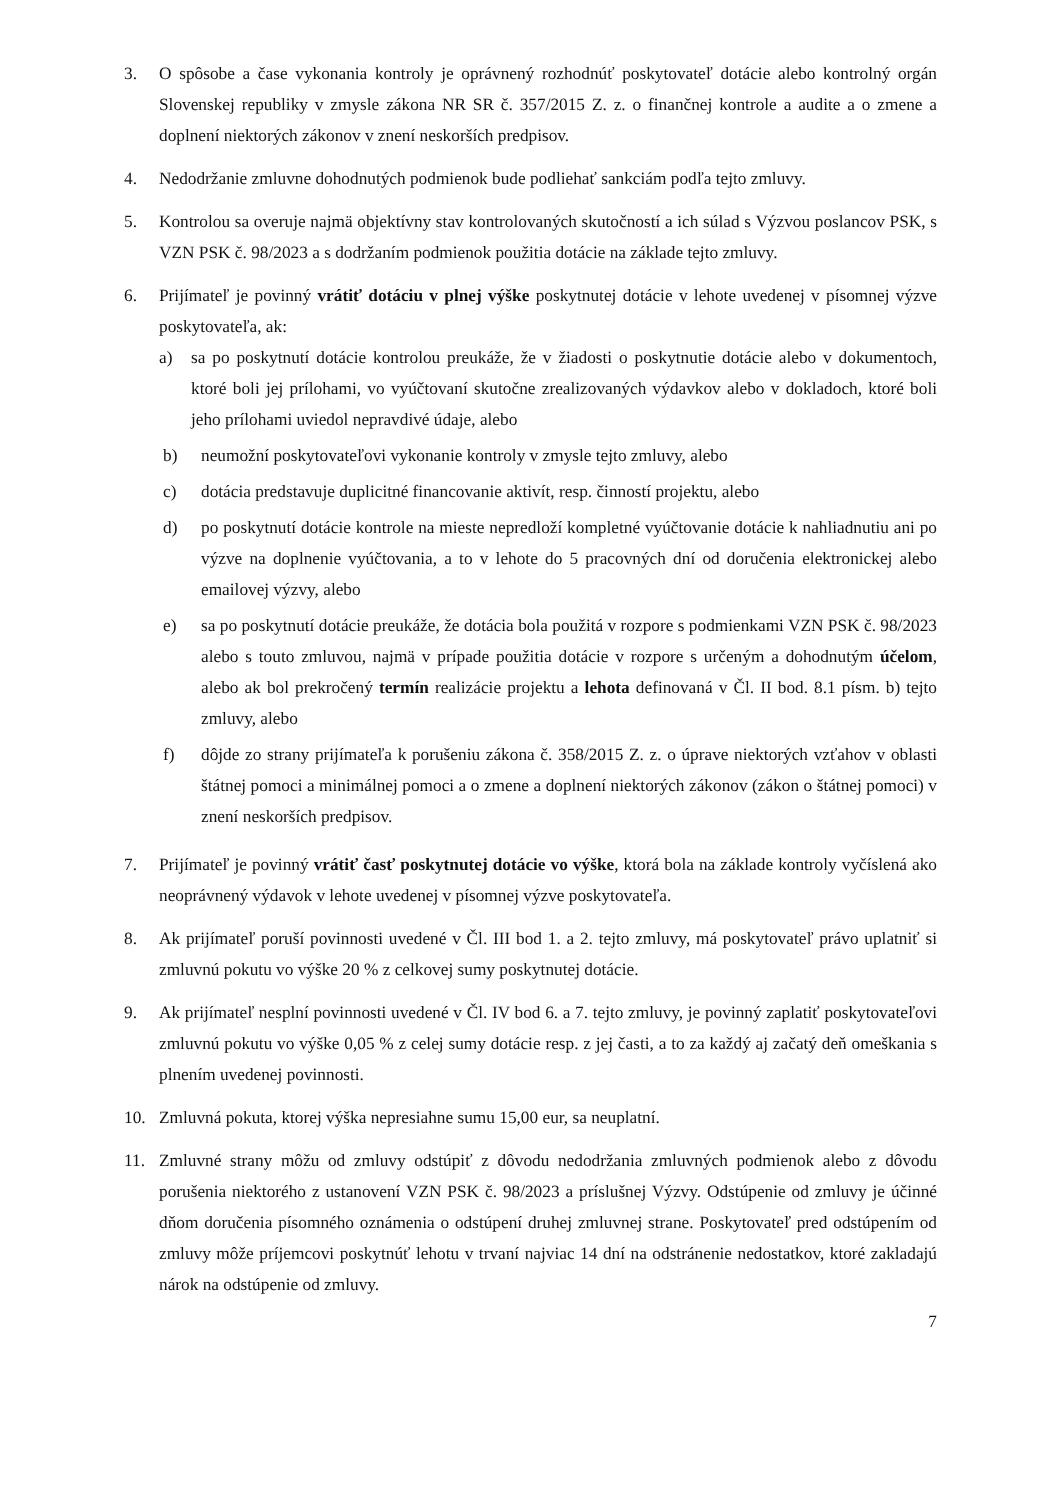3. O spôsobe a čase vykonania kontroly je oprávnený rozhodnúť poskytovateľ dotácie alebo kontrolný orgán Slovenskej republiky v zmysle zákona NR SR č. 357/2015 Z. z. o finančnej kontrole a audite a o zmene a doplnení niektorých zákonov v znení neskorších predpisov.
4. Nedodržanie zmluvne dohodnutých podmienok bude podliehať sankciám podľa tejto zmluvy.
5. Kontrolou sa overuje najmä objektívny stav kontrolovaných skutočností a ich súlad s Výzvou poslancov PSK, s VZN PSK č. 98/2023 a s dodržaním podmienok použitia dotácie na základe tejto zmluvy.
6. Prijímateľ je povinný vrátiť dotáciu v plnej výške poskytnutej dotácie v lehote uvedenej v písomnej výzve poskytovateľa, ak:
a) sa po poskytnutí dotácie kontrolou preukáže, že v žiadosti o poskytnutie dotácie alebo v dokumentoch, ktoré boli jej prílohami, vo vyúčtovaní skutočne zrealizovaných výdavkov alebo v dokladoch, ktoré boli jeho prílohami uviedol nepravdivé údaje, alebo
b) neumožní poskytovateľovi vykonanie kontroly v zmysle tejto zmluvy, alebo
c) dotácia predstavuje duplicitné financovanie aktivít, resp. činností projektu, alebo
d) po poskytnutí dotácie kontrole na mieste nepredloží kompletné vyúčtovanie dotácie k nahliadnutiu ani po výzve na doplnenie vyúčtovania, a to v lehote do 5 pracovných dní od doručenia elektronickej alebo emailovej výzvy, alebo
e) sa po poskytnutí dotácie preukáže, že dotácia bola použitá v rozpore s podmienkami VZN PSK č. 98/2023 alebo s touto zmluvou, najmä v prípade použitia dotácie v rozpore s určeným a dohodnutým účelom, alebo ak bol prekročený termín realizácie projektu a lehota definovaná v Čl. II bod. 8.1 písm. b) tejto zmluvy, alebo
f) dôjde zo strany prijímateľa k porušeniu zákona č. 358/2015 Z. z. o úprave niektorých vzťahov v oblasti štátnej pomoci a minimálnej pomoci a o zmene a doplnení niektorých zákonov (zákon o štátnej pomoci) v znení neskorších predpisov.
7. Prijímateľ je povinný vrátiť časť poskytnutej dotácie vo výške, ktorá bola na základe kontroly vyčíslená ako neoprávnený výdavok v lehote uvedenej v písomnej výzve poskytovateľa.
8. Ak prijímateľ poruší povinnosti uvedené v Čl. III bod 1. a 2. tejto zmluvy, má poskytovateľ právo uplatniť si zmluvnú pokutu vo výške 20 % z celkovej sumy poskytnutej dotácie.
9. Ak prijímateľ nesplní povinnosti uvedené v Čl. IV bod 6. a 7. tejto zmluvy, je povinný zaplatiť poskytovateľovi zmluvnú pokutu vo výške 0,05 % z celej sumy dotácie resp. z jej časti, a to za každý aj začatý deň omeškania s plnením uvedenej povinnosti.
10. Zmluvná pokuta, ktorej výška nepresiahne sumu 15,00 eur, sa neuplatní.
11. Zmluvné strany môžu od zmluvy odstúpiť z dôvodu nedodržania zmluvných podmienok alebo z dôvodu porušenia niektorého z ustanovení VZN PSK č. 98/2023 a príslušnej Výzvy. Odstúpenie od zmluvy je účinné dňom doručenia písomného oznámenia o odstúpení druhej zmluvnej strane. Poskytovateľ pred odstúpením od zmluvy môže príjemcovi poskytnúť lehotu v trvaní najviac 14 dní na odstránenie nedostatkov, ktoré zakladajú nárok na odstúpenie od zmluvy.
7